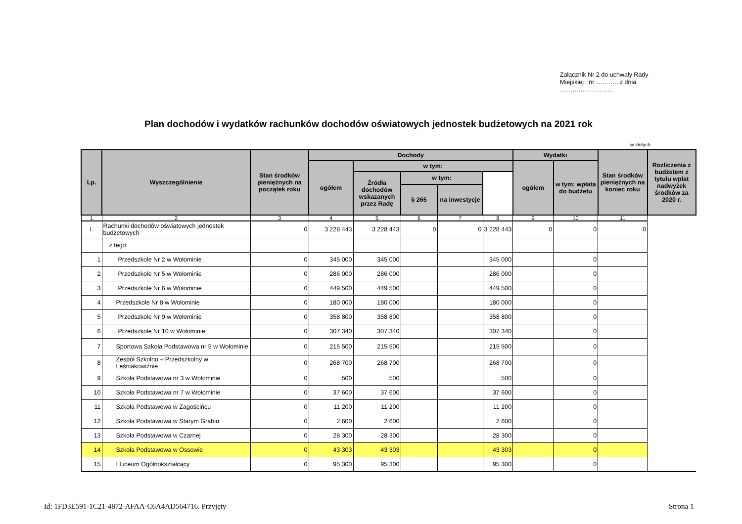Załącznik Nr 2 do uchwały Rady Miejskiej nr ……….. z dnia ……………………..
Plan dochodów i wydatków rachunków dochodów oświatowych jednostek budżetowych na 2021 rok
w złotych
| Lp. | Wyszczególnienie | Stan środków pieniężnych na początek roku | Dochody | | | | | Wydatki | | Stan środków pieniężnych na koniec roku | Rozliczenia z budżetem z tytułu wpłat nadwyżek środków za 2020 r. |
| --- | --- | --- | --- | --- | --- | --- | --- | --- | --- | --- | --- |
| | | | ogółem | w tym: | | | | ogółem | w tym: wpłata do budżetu | | |
| | | | | Źródła dochodów wskazanych przez Radę | w tym: | | | | | | |
| | | | | | § 265 | na inwestycje | | | | | |
| 1 | 2 | 3 | 4 | 5 | 6 | 7 | 8 | 9 | 10 | 11 | |
| I. | Rachunki dochodów oświatowych jednostek budżetowych | 0 | 3 228 443 | 3 228 443 | 0 | 0 | 3 228 443 | 0 | 0 | 0 | |
| | z tego: | | | | | | | | | | |
| 1 | Przedszkole Nr 2 w Wołominie | 0 | 345 000 | 345 000 | | | 345 000 | | 0 | | |
| 2 | Przedszkole Nr 5 w Wołominie | 0 | 286 000 | 286 000 | | | 286 000 | | 0 | | |
| 3 | Przedszkole Nr 6 w Wołominie | 0 | 449 500 | 449 500 | | | 449 500 | | 0 | | |
| 4 | Przedszkole Nr 8 w Wołominie | 0 | 180 000 | 180 000 | | | 180 000 | | 0 | | |
| 5 | Przedszkole Nr 9 w Wołominie | 0 | 358 800 | 358 800 | | | 358 800 | | 0 | | |
| 6 | Przedszkole Nr 10 w Wołominie | 0 | 307 340 | 307 340 | | | 307 340 | | 0 | | |
| 7 | Sportowa Szkoła Podstawowa nr 5 w Wołominie | 0 | 215 500 | 215 500 | | | 215 500 | | 0 | | |
| 8 | Zespół Szkolno – Przedszkolny w Leśniakowiźnie | 0 | 268 700 | 268 700 | | | 268 700 | | 0 | | |
| 9 | Szkoła Podstawowa nr 3 w Wołominie | 0 | 500 | 500 | | | 500 | | 0 | | |
| 10 | Szkoła Podstawowa nr 7 w Wołominie | 0 | 37 600 | 37 600 | | | 37 600 | | 0 | | |
| 11 | Szkoła Podstawowa w Zagościńcu | 0 | 11 200 | 11 200 | | | 11 200 | | 0 | | |
| 12 | Szkoła Podstawowa w Starym Grabiu | 0 | 2 600 | 2 600 | | | 2 600 | | 0 | | |
| 13 | Szkoła Podstawowa w Czarnej | 0 | 28 300 | 28 300 | | | 28 300 | | 0 | | |
| 14 | Szkoła Podstawowa w Ossowie | 0 | 43 303 | 43 303 | | | 43 303 | | 0 | | |
| 15 | I Liceum Ogólnokształcący | 0 | 95 300 | 95 300 | | | 95 300 | | 0 | | |
Id: 1FD3E591-1C21-4872-AFAA-C6A4AD564716. Przyjęty
Strona 1